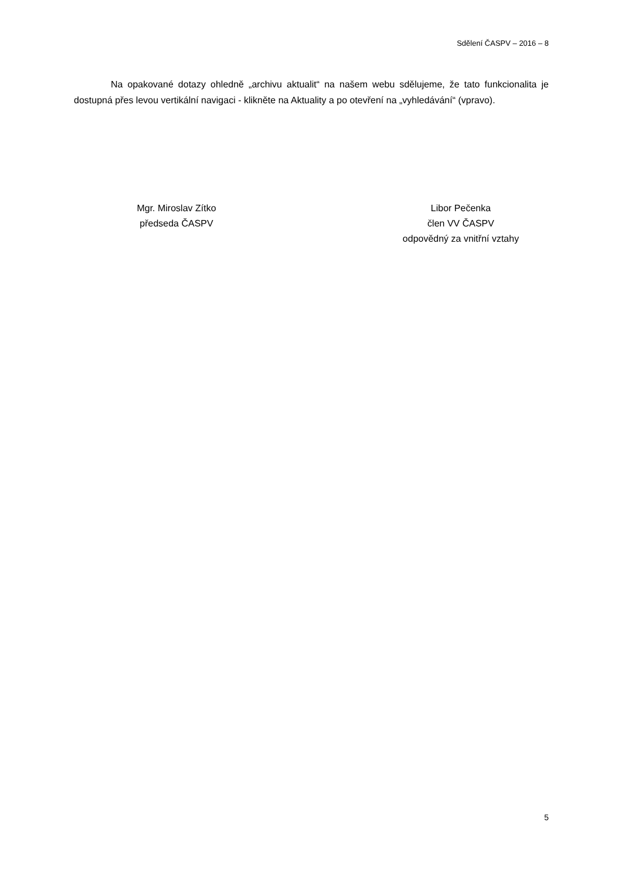Sdělení ČASPV – 2016 – 8
Na opakované dotazy ohledně „archivu aktualit“ na našem webu sdělujeme, že tato funkcionalita je dostupná přes levou vertikální navigaci - klikněte na Aktuality a po otevření na „vyhledávání“ (vpravo).
Mgr. Miroslav Zítko
předseda ČASPV
Libor Pečenka
člen VV ČASPV
odpovědný za vnitřní vztahy
5